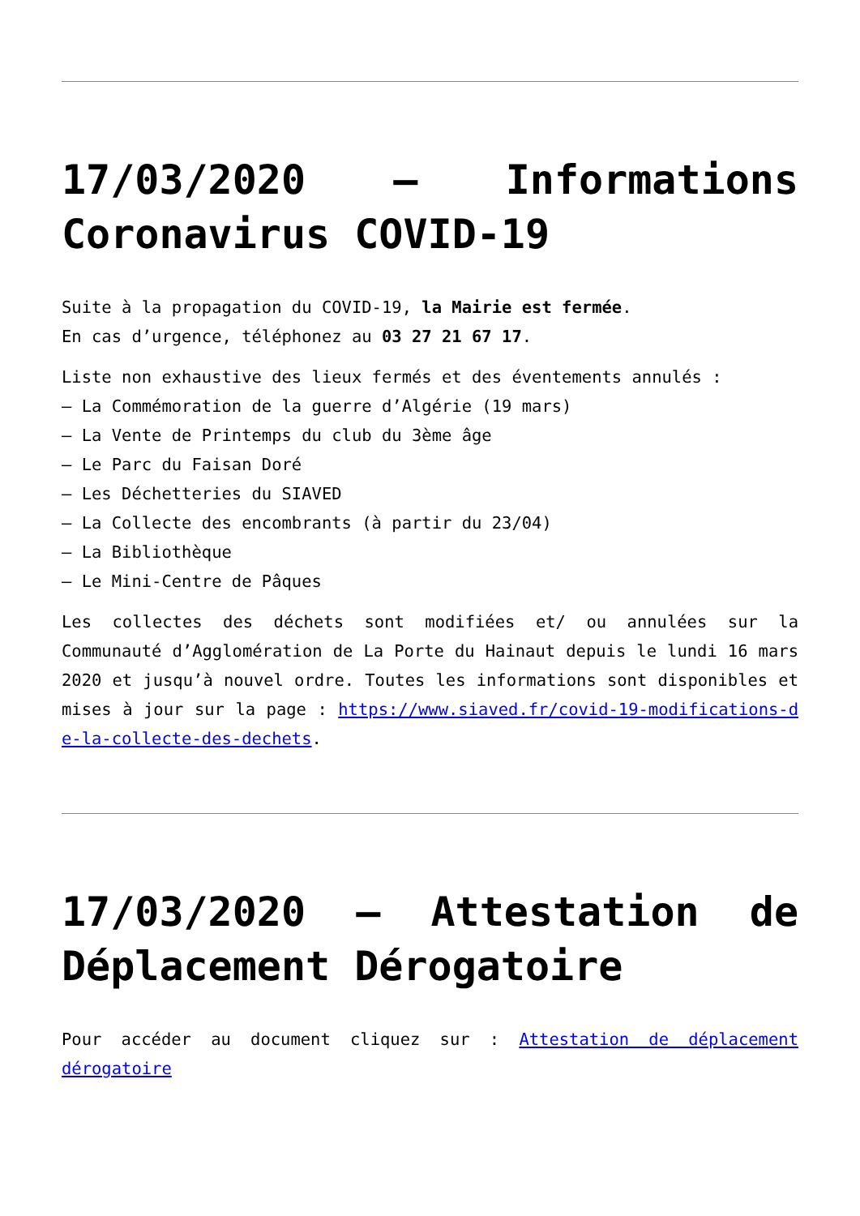17/03/2020 – Informations Coronavirus COVID-19
Suite à la propagation du COVID-19, la Mairie est fermée.
En cas d’urgence, téléphonez au 03 27 21 67 17.
Liste non exhaustive des lieux fermés et des éventements annulés :
– La Commémoration de la guerre d’Algérie (19 mars)
– La Vente de Printemps du club du 3ème âge
– Le Parc du Faisan Doré
– Les Déchetteries du SIAVED
– La Collecte des encombrants (à partir du 23/04)
– La Bibliothèque
– Le Mini-Centre de Pâques
Les collectes des déchets sont modifiées et/ ou annulées sur la Communauté d’Agglomération de La Porte du Hainaut depuis le lundi 16 mars 2020 et jusqu’à nouvel ordre. Toutes les informations sont disponibles et mises à jour sur la page : https://www.siaved.fr/covid-19-modifications-de-la-collecte-des-dechets.
17/03/2020 – Attestation de Déplacement Dérogatoire
Pour accéder au document cliquez sur : Attestation de déplacement dérogatoire